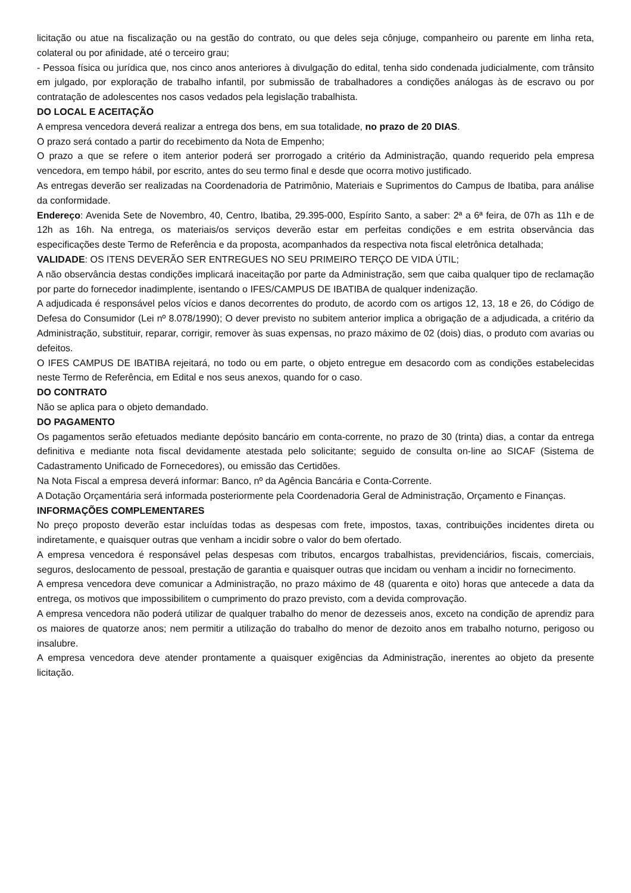licitação ou atue na fiscalização ou na gestão do contrato, ou que deles seja cônjuge, companheiro ou parente em linha reta, colateral ou por afinidade, até o terceiro grau;
- Pessoa física ou jurídica que, nos cinco anos anteriores à divulgação do edital, tenha sido condenada judicialmente, com trânsito em julgado, por exploração de trabalho infantil, por submissão de trabalhadores a condições análogas às de escravo ou por contratação de adolescentes nos casos vedados pela legislação trabalhista.
DO LOCAL E ACEITAÇÃO
A empresa vencedora deverá realizar a entrega dos bens, em sua totalidade, no prazo de 20 DIAS.
O prazo será contado a partir do recebimento da Nota de Empenho;
O prazo a que se refere o item anterior poderá ser prorrogado a critério da Administração, quando requerido pela empresa vencedora, em tempo hábil, por escrito, antes do seu termo final e desde que ocorra motivo justificado.
As entregas deverão ser realizadas na Coordenadoria de Patrimônio, Materiais e Suprimentos do Campus de Ibatiba, para análise da conformidade.
Endereço: Avenida Sete de Novembro, 40, Centro, Ibatiba, 29.395-000, Espírito Santo, a saber: 2ª a 6ª feira, de 07h as 11h e de 12h as 16h. Na entrega, os materiais/os serviços deverão estar em perfeitas condições e em estrita observância das especificações deste Termo de Referência e da proposta, acompanhados da respectiva nota fiscal eletrônica detalhada;
VALIDADE: OS ITENS DEVERÃO SER ENTREGUES NO SEU PRIMEIRO TERÇO DE VIDA ÚTIL;
A não observância destas condições implicará inaceitação por parte da Administração, sem que caiba qualquer tipo de reclamação por parte do fornecedor inadimplente, isentando o IFES/CAMPUS DE IBATIBA de qualquer indenização.
A adjudicada é responsável pelos vícios e danos decorrentes do produto, de acordo com os artigos 12, 13, 18 e 26, do Código de Defesa do Consumidor (Lei nº 8.078/1990); O dever previsto no subitem anterior implica a obrigação de a adjudicada, a critério da Administração, substituir, reparar, corrigir, remover às suas expensas, no prazo máximo de 02 (dois) dias, o produto com avarias ou defeitos.
O IFES CAMPUS DE IBATIBA rejeitará, no todo ou em parte, o objeto entregue em desacordo com as condições estabelecidas neste Termo de Referência, em Edital e nos seus anexos, quando for o caso.
DO CONTRATO
Não se aplica para o objeto demandado.
DO PAGAMENTO
Os pagamentos serão efetuados mediante depósito bancário em conta-corrente, no prazo de 30 (trinta) dias, a contar da entrega definitiva e mediante nota fiscal devidamente atestada pelo solicitante; seguido de consulta on-line ao SICAF (Sistema de Cadastramento Unificado de Fornecedores), ou emissão das Certidões.
Na Nota Fiscal a empresa deverá informar: Banco, nº da Agência Bancária e Conta-Corrente.
A Dotação Orçamentária será informada posteriormente pela Coordenadoria Geral de Administração, Orçamento e Finanças.
INFORMAÇÕES COMPLEMENTARES
No preço proposto deverão estar incluídas todas as despesas com frete, impostos, taxas, contribuições incidentes direta ou indiretamente, e quaisquer outras que venham a incidir sobre o valor do bem ofertado.
A empresa vencedora é responsável pelas despesas com tributos, encargos trabalhistas, previdenciários, fiscais, comerciais, seguros, deslocamento de pessoal, prestação de garantia e quaisquer outras que incidam ou venham a incidir no fornecimento.
A empresa vencedora deve comunicar a Administração, no prazo máximo de 48 (quarenta e oito) horas que antecede a data da entrega, os motivos que impossibilitem o cumprimento do prazo previsto, com a devida comprovação.
A empresa vencedora não poderá utilizar de qualquer trabalho do menor de dezesseis anos, exceto na condição de aprendiz para os maiores de quatorze anos; nem permitir a utilização do trabalho do menor de dezoito anos em trabalho noturno, perigoso ou insalubre.
A empresa vencedora deve atender prontamente a quaisquer exigências da Administração, inerentes ao objeto da presente licitação.